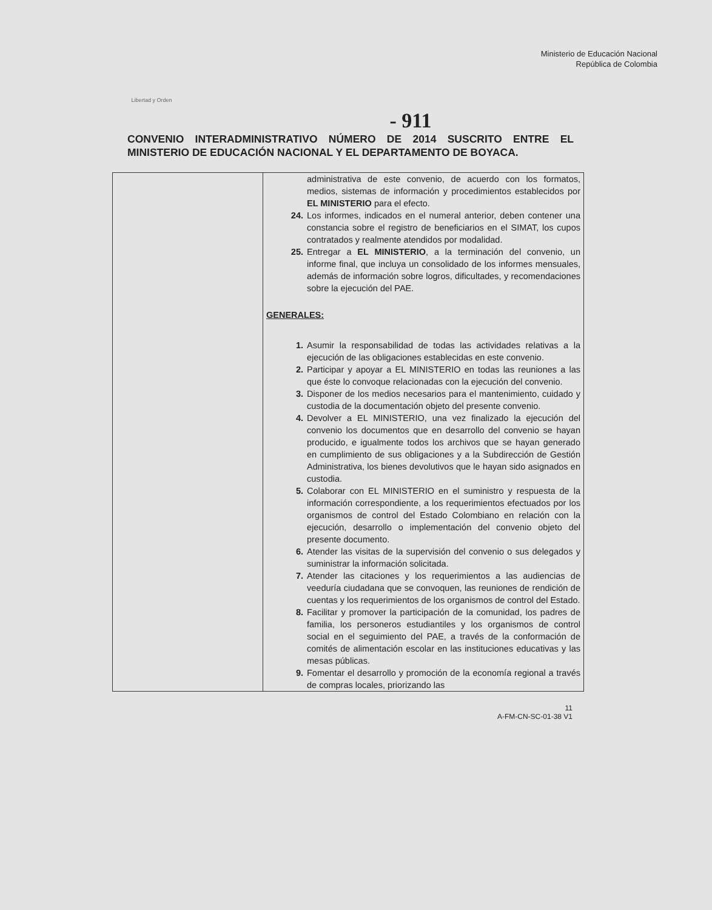Libertad y Orden
Ministerio de Educación Nacional
República de Colombia
- 911
CONVENIO INTERADMINISTRATIVO NÚMERO DE 2014 SUSCRITO ENTRE EL MINISTERIO DE EDUCACIÓN NACIONAL Y EL DEPARTAMENTO DE BOYACA.
| | administrativa de este convenio, de acuerdo con los formatos, medios, sistemas de información y procedimientos establecidos por EL MINISTERIO para el efecto. 24. Los informes, indicados en el numeral anterior, deben contener una constancia sobre el registro de beneficiarios en el SIMAT, los cupos contratados y realmente atendidos por modalidad. 25. Entregar a EL MINISTERIO , a la terminación del convenio, un informe final, que incluya un consolidado de los informes mensuales, además de información sobre logros, dificultades, y recomendaciones sobre la ejecución del PAE. GENERALES: 1. Asumir la responsabilidad de todas las actividades relativas a la ejecución de las obligaciones establecidas en este convenio. 2. Participar y apoyar a EL MINISTERIO en todas las reuniones a las que éste lo convoque relacionadas con la ejecución del convenio. 3. Disponer de los medios necesarios para el mantenimiento, cuidado y custodia de la documentación objeto del presente convenio. 4. Devolver a EL MINISTERIO, una vez finalizado la ejecución del convenio los documentos que en desarrollo del convenio se hayan producido, e igualmente todos los archivos que se hayan generado en cumplimiento de sus obligaciones y a la Subdirección de Gestión Administrativa, los bienes devolutivos que le hayan sido asignados en custodia. 5. Colaborar con EL MINISTERIO en el suministro y respuesta de la información correspondiente, a los requerimientos efectuados por los organismos de control del Estado Colombiano en relación con la ejecución, desarrollo o implementación del convenio objeto del presente documento. 6. Atender las visitas de la supervisión del convenio o sus delegados y suministrar la información solicitada. 7. Atender las citaciones y los requerimientos a las audiencias de veeduría ciudadana que se convoquen, las reuniones de rendición de cuentas y los requerimientos de los organismos de control del Estado. 8. Facilitar y promover la participación de la comunidad, los padres de familia, los personeros estudiantiles y los organismos de control social en el seguimiento del PAE, a través de la conformación de comités de alimentación escolar en las instituciones educativas y las mesas públicas. 9. Fomentar el desarrollo y promoción de la economía regional a través de compras locales, priorizando las |
11
A-FM-CN-SC-01-38 V1